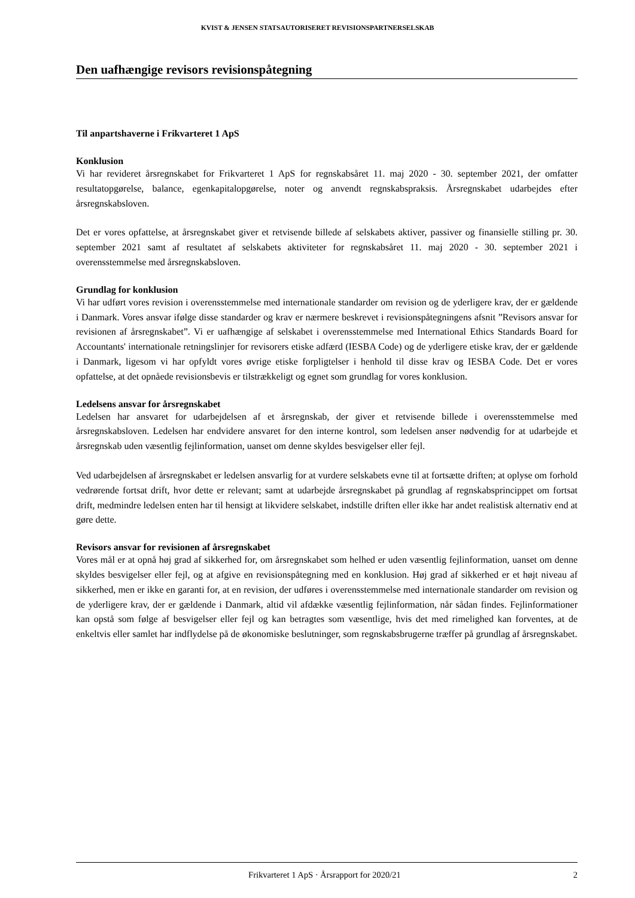KVIST & JENSEN STATSAUTORISERET REVISIONSPARTNERSELSKAB
Den uafhængige revisors revisionspåtegning
Til anpartshaverne i Frikvarteret 1 ApS
Konklusion
Vi har revideret årsregnskabet for Frikvarteret 1 ApS for regnskabsåret 11. maj 2020 - 30. september 2021, der omfatter resultatopgørelse, balance, egenkapitalopgørelse, noter og anvendt regnskabspraksis. Årsregnskabet udarbejdes efter årsregnskabsloven.
Det er vores opfattelse, at årsregnskabet giver et retvisende billede af selskabets aktiver, passiver og finansielle stilling pr. 30. september 2021 samt af resultatet af selskabets aktiviteter for regnskabsåret 11. maj 2020 - 30. september 2021 i overensstemmelse med årsregnskabsloven.
Grundlag for konklusion
Vi har udført vores revision i overensstemmelse med internationale standarder om revision og de yderligere krav, der er gældende i Danmark. Vores ansvar ifølge disse standarder og krav er nærmere beskrevet i revisionspåtegningens afsnit ”Revisors ansvar for revisionen af årsregnskabet”. Vi er uafhængige af selskabet i overensstemmelse med International Ethics Standards Board for Accountants' internationale retningslinjer for revisorers etiske adfærd (IESBA Code) og de yderligere etiske krav, der er gældende i Danmark, ligesom vi har opfyldt vores øvrige etiske forpligtelser i henhold til disse krav og IESBA Code. Det er vores opfattelse, at det opnåede revisionsbevis er tilstrækkeligt og egnet som grundlag for vores konklusion.
Ledelsens ansvar for årsregnskabet
Ledelsen har ansvaret for udarbejdelsen af et årsregnskab, der giver et retvisende billede i overensstemmelse med årsregnskabsloven. Ledelsen har endvidere ansvaret for den interne kontrol, som ledelsen anser nødvendig for at udarbejde et årsregnskab uden væsentlig fejlinformation, uanset om denne skyldes besvigelser eller fejl.
Ved udarbejdelsen af årsregnskabet er ledelsen ansvarlig for at vurdere selskabets evne til at fortsætte driften; at oplyse om forhold vedrørende fortsat drift, hvor dette er relevant; samt at udarbejde årsregnskabet på grundlag af regnskabsprincippet om fortsat drift, medmindre ledelsen enten har til hensigt at likvidere selskabet, indstille driften eller ikke har andet realistisk alternativ end at gøre dette.
Revisors ansvar for revisionen af årsregnskabet
Vores mål er at opnå høj grad af sikkerhed for, om årsregnskabet som helhed er uden væsentlig fejlinformation, uanset om denne skyldes besvigelser eller fejl, og at afgive en revisionspåtegning med en konklusion. Høj grad af sikkerhed er et højt niveau af sikkerhed, men er ikke en garanti for, at en revision, der udføres i overensstemmelse med internationale standarder om revision og de yderligere krav, der er gældende i Danmark, altid vil afdække væsentlig fejlinformation, når sådan findes. Fejlinformationer kan opstå som følge af besvigelser eller fejl og kan betragtes som væsentlige, hvis det med rimelighed kan forventes, at de enkeltvis eller samlet har indflydelse på de økonomiske beslutninger, som regnskabsbrugerne træffer på grundlag af årsregnskabet.
Frikvarteret 1 ApS · Årsrapport for 2020/21 2